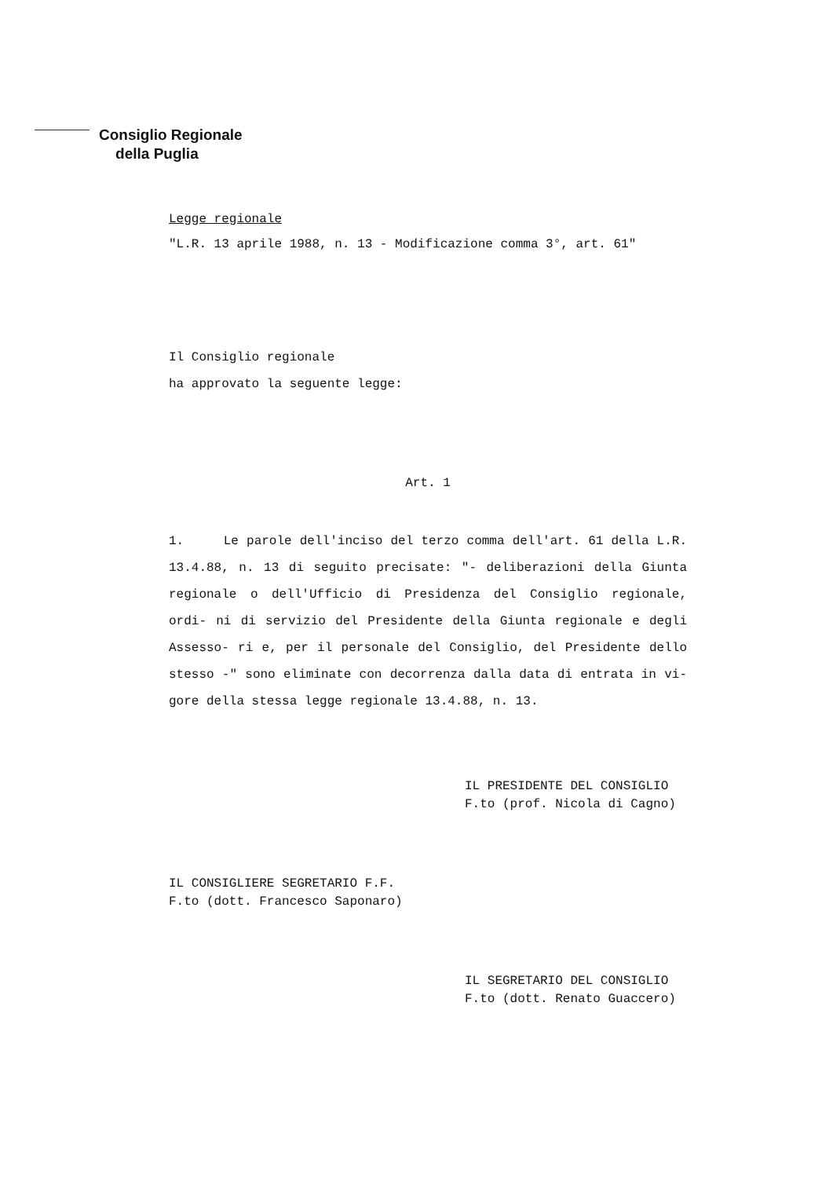Consiglio Regionale
della Puglia
Legge regionale
"L.R. 13 aprile 1988, n. 13 - Modificazione comma 3°, art. 61"
Il Consiglio regionale
ha approvato la seguente legge:
Art. 1
1. Le parole dell'inciso del terzo comma dell'art. 61 della L.R. 13.4.88, n. 13 di seguito precisate: "- deliberazioni della Giunta regionale o dell'Ufficio di Presidenza del Consiglio regionale, ordi- ni di servizio del Presidente della Giunta regionale e degli Assesso- ri e, per il personale del Consiglio, del Presidente dello stesso -" sono eliminate con decorrenza dalla data di entrata in vi- gore della stessa legge regionale 13.4.88, n. 13.
IL PRESIDENTE DEL CONSIGLIO
F.to (prof. Nicola di Cagno)
IL CONSIGLIERE SEGRETARIO F.F.
F.to (dott. Francesco Saponaro)
IL SEGRETARIO DEL CONSIGLIO
F.to (dott. Renato Guaccero)